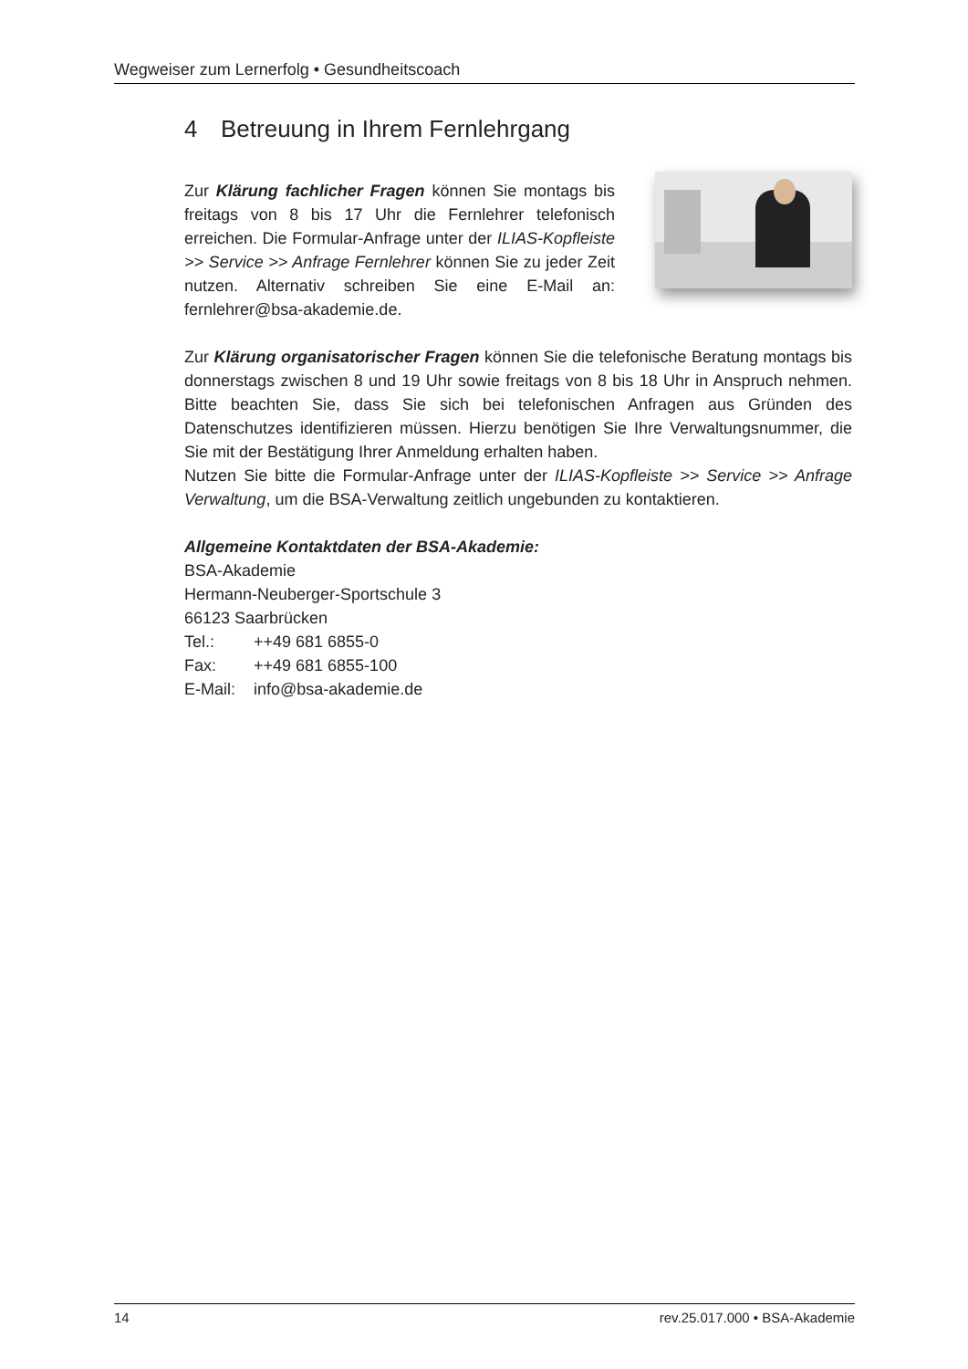Wegweiser zum Lernerfolg • Gesundheitscoach
4 Betreuung in Ihrem Fernlehrgang
Zur Klärung fachlicher Fragen können Sie montags bis freitags von 8 bis 17 Uhr die Fernlehrer telefonisch erreichen. Die Formular-Anfrage unter der ILIAS-Kopfleiste >> Service >> Anfrage Fernlehrer können Sie zu jeder Zeit nutzen. Alternativ schreiben Sie eine E-Mail an: fernlehrer@bsa-akademie.de.
Zur Klärung organisatorischer Fragen können Sie die telefonische Beratung montags bis donnerstags zwischen 8 und 19 Uhr sowie freitags von 8 bis 18 Uhr in Anspruch nehmen. Bitte beachten Sie, dass Sie sich bei telefonischen Anfragen aus Gründen des Datenschutzes identifizieren müssen. Hierzu benötigen Sie Ihre Verwaltungsnummer, die Sie mit der Bestätigung Ihrer Anmeldung erhalten haben.
Nutzen Sie bitte die Formular-Anfrage unter der ILIAS-Kopfleiste >> Service >> Anfrage Verwaltung, um die BSA-Verwaltung zeitlich ungebunden zu kontaktieren.
Allgemeine Kontaktdaten der BSA-Akademie:
BSA-Akademie
Hermann-Neuberger-Sportschule 3
66123 Saarbrücken
| Tel.: | ++49 681 6855-0 |
| Fax: | ++49 681 6855-100 |
| E-Mail: | info@bsa-akademie.de |
14 rev.25.017.000 • BSA-Akademie